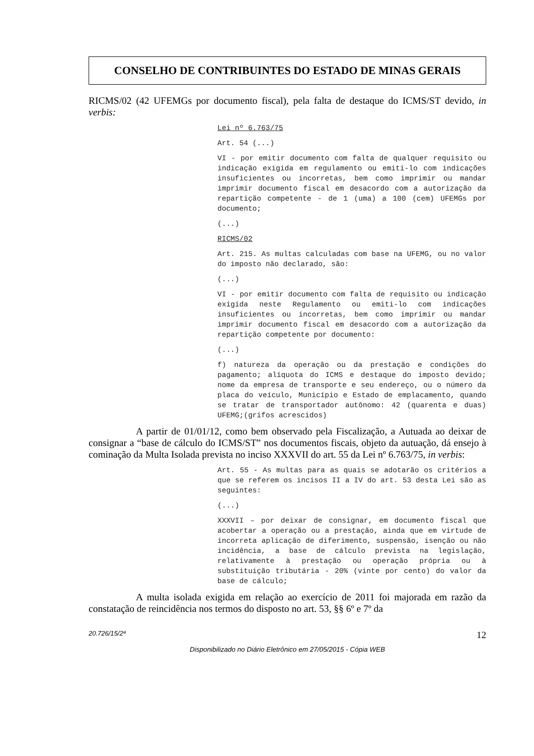CONSELHO DE CONTRIBUINTES DO ESTADO DE MINAS GERAIS
RICMS/02 (42 UFEMGs por documento fiscal), pela falta de destaque do ICMS/ST devido, in verbis:
Lei nº 6.763/75
Art. 54 (...)
VI - por emitir documento com falta de qualquer requisito ou indicação exigida em regulamento ou emiti-lo com indicações insuficientes ou incorretas, bem como imprimir ou mandar imprimir documento fiscal em desacordo com a autorização da repartição competente - de 1 (uma) a 100 (cem) UFEMGs por documento;
(...)
RICMS/02
Art. 215. As multas calculadas com base na UFEMG, ou no valor do imposto não declarado, são:
(...)
VI - por emitir documento com falta de requisito ou indicação exigida neste Regulamento ou emiti-lo com indicações insuficientes ou incorretas, bem como imprimir ou mandar imprimir documento fiscal em desacordo com a autorização da repartição competente por documento:
(...)
f) natureza da operação ou da prestação e condições do pagamento; alíquota do ICMS e destaque do imposto devido; nome da empresa de transporte e seu endereço, ou o número da placa do veículo, Município e Estado de emplacamento, quando se tratar de transportador autônomo: 42 (quarenta e duas) UFEMG;(grifos acrescidos)
A partir de 01/01/12, como bem observado pela Fiscalização, a Autuada ao deixar de consignar a “base de cálculo do ICMS/ST” nos documentos fiscais, objeto da autuação, dá ensejo à cominação da Multa Isolada prevista no inciso XXXVII do art. 55 da Lei nº 6.763/75, in verbis:
Art. 55 - As multas para as quais se adotarão os critérios a que se referem os incisos II a IV do art. 53 desta Lei são as seguintes:
(...)
XXXVII – por deixar de consignar, em documento fiscal que acobertar a operação ou a prestação, ainda que em virtude de incorreta aplicação de diferimento, suspensão, isenção ou não incidência, a base de cálculo prevista na legislação, relativamente à prestação ou operação própria ou à substituição tributária - 20% (vinte por cento) do valor da base de cálculo;
A multa isolada exigida em relação ao exercício de 2011 foi majorada em razão da constatação de reincidência nos termos do disposto no art. 53, §§ 6º e 7º da
20.726/15/2ª 12
Disponibilizado no Diário Eletrônico em 27/05/2015 - Cópia WEB